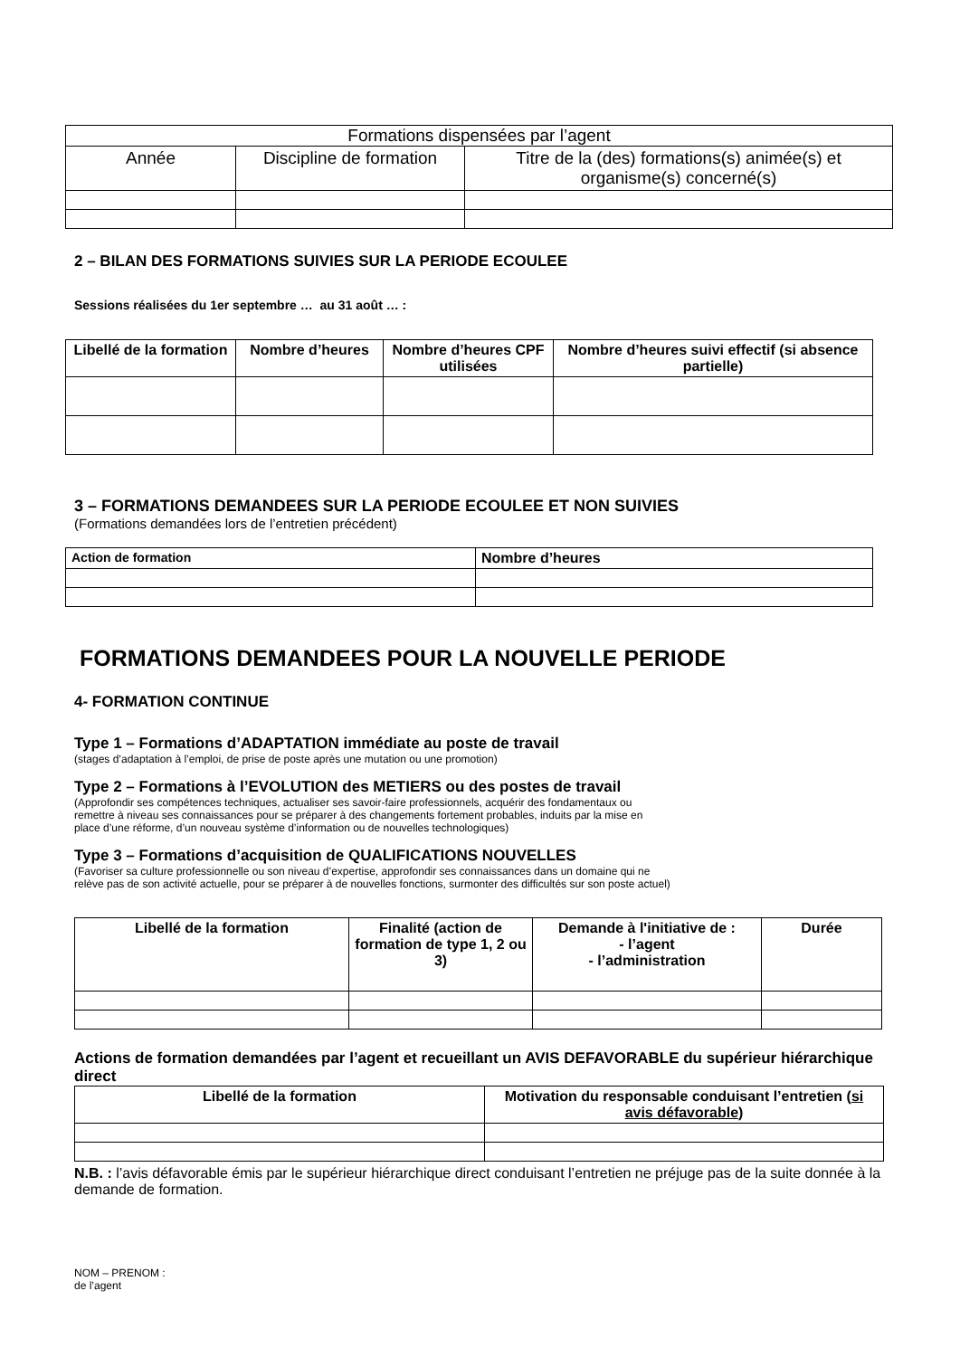| Formations dispensées par l’agent | | |
| Année | Discipline de formation | Titre de la (des) formations(s) animée(s) et organisme(s) concerné(s) |
2 – BILAN DES FORMATIONS SUIVIES SUR LA PERIODE ECOULEE
Sessions réalisées du 1er septembre … au 31 août … :
| Libellé de la formation | Nombre d’heures | Nombre d’heures CPF utilisées | Nombre d’heures suivi effectif (si absence partielle) |
| --- | --- | --- | --- |
3 – FORMATIONS DEMANDEES SUR LA PERIODE ECOULEE ET NON SUIVIES
(Formations demandées lors de l’entretien précédent)
| Action de formation | Nombre d’heures |
| --- | --- |
FORMATIONS DEMANDEES POUR LA NOUVELLE PERIODE
4- FORMATION CONTINUE
Type 1 – Formations d’ADAPTATION immédiate au poste de travail
(stages d’adaptation à l’emploi, de prise de poste après une mutation ou une promotion)
Type 2 – Formations à l’EVOLUTION des METIERS ou des postes de travail
(Approfondir ses compétences techniques, actualiser ses savoir-faire professionnels, acquérir des fondamentaux ou
remettre à niveau ses connaissances pour se préparer à des changements fortement probables, induits par la mise en
place d’une réforme, d’un nouveau système d’information ou de nouvelles technologiques)
Type 3 – Formations d’acquisition de QUALIFICATIONS NOUVELLES
(Favoriser sa culture professionnelle ou son niveau d’expertise, approfondir ses connaissances dans un domaine qui ne
relève pas de son activité actuelle, pour se préparer à de nouvelles fonctions, surmonter des difficultés sur son poste actuel)
| Libellé de la formation | Finalité (action de formation de type 1, 2 ou 3) | Demande à l'initiative de : - l’agent - l’administration | Durée |
| --- | --- | --- | --- |
Actions de formation demandées par l’agent et recueillant un AVIS DEFAVORABLE du supérieur hiérarchique direct
| Libellé de la formation | Motivation du responsable conduisant l’entretien ( si avis défavorable ) |
| --- | --- |
N.B. : l’avis défavorable émis par le supérieur hiérarchique direct conduisant l’entretien ne préjuge pas de la suite donnée à la demande de formation.
NOM – PRENOM :
de l’agent